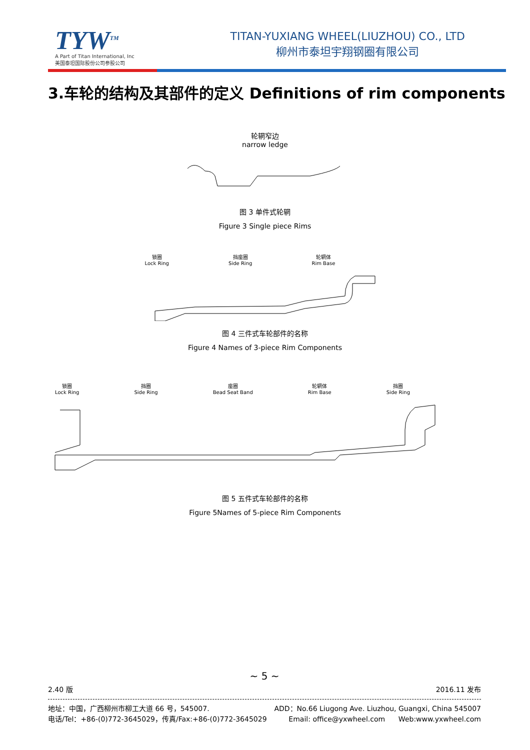TYW<sup>TM</sup>
A Part of Titan International, Inc
美国泰坦国际股份公司参股公司
TITAN-YUXIANG WHEEL(LIUZHOU) CO., LTD
柳州市泰坦宇翔钢圈有限公司
3.车轮的结构及其部件的定义 Definitions of rim components
轮辋窄边
narrow ledge
图 3 单件式轮辋
Figure 3 Single piece Rims
锁圈
Lock Ring 挡座圈
Side Ring 轮辋体
Rim Base
图 4 三件式车轮部件的名称
Figure 4 Names of 3-piece Rim Components
锁圈
Lock Ring 挡圈
Side Ring 座圈
Bead Seat Band 轮辋体
Rim Base 挡圈
Side Ring
图 5 五件式车轮部件的名称
Figure 5Names of 5-piece Rim Components
~ 5 ~
2.40 版 2016.11 发布
地址：中国，广西柳州市柳工大道 66 号，545007. ADD：No.66 Liugong Ave. Liuzhou, Guangxi, China 545007
电话/Tel：+86-(0)772-3645029，传真/Fax:+86-(0)772-3645029 Email: office@yxwheel.com Web:www.yxwheel.com